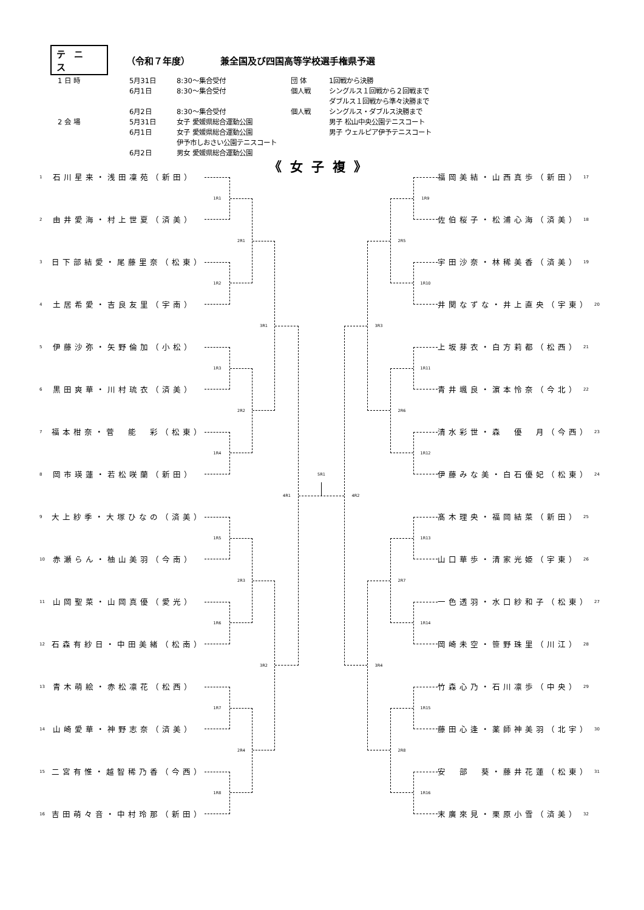テニス （令和７年度） 兼全国及び四国高等学校選手権県予選
| 1 日 時 | 5月31日 | 8:30～集合受付 | 団 体 | 1回戦から決勝 | |
| | 6月1日 | 8:30～集合受付 | 個人戦 | シングルス１回戦から２回戦まで | |
| | | | | ダブルス１回戦から準々決勝まで | |
| | 6月2日 | 8:30～集合受付 | 個人戦 | シングルス・ダブルス決勝まで | |
| 2 会 場 | 5月31日 | 女子 愛媛県総合運動公園 | | | 男子 松山中央公園テニスコート |
| | 6月1日 | 女子 愛媛県総合運動公園 | | | 男子 ウェルピア伊予テニスコート |
| | | 伊予市しおさい公園テニスコート | | | |
| | 6月2日 | 男女 愛媛県総合運動公園 | | | |
《女子複》
1 石川星来・浅田凜苑（新田）
福岡美結・山西真歩（新田） 17
1R1
1R9
2 由井愛海・村上世夏（済美）
佐伯桜子・松浦心海（済美） 18
2R1
2R5
3 日下部結愛・尾藤里奈（松東）
宇田沙奈・林稀美香（済美） 19
1R2
1R10
4 土居希愛・吉良友里（宇南）
井関なずな・井上直央（宇東） 20
3R1
3R3
5 伊藤沙弥・矢野倫加（小松）
上坂芽衣・白方莉都（松西） 21
1R3
1R11
6 黒田爽華・川村琉衣（済美）
青井颯良・濵本怜奈（今北） 22
2R2
2R6
7 福本柑奈・菅　能　彩（松東）
清水彩世・森　優　月（今西） 23
1R4
1R12
5R1
8 岡市瑛蓮・若松咲蘭（新田）
伊藤みな美・白石優妃（松東） 24
4R1
4R2
9 大上紗季・大塚ひなの（済美）
髙木理央・福岡結菜（新田） 25
1R5
1R13
10 赤瀬らん・柚山美羽（今南）
山口華歩・清家光姫（宇東） 26
2R3
2R7
11 山岡聖菜・山岡真優（愛光）
一色透羽・水口紗和子（松東） 27
1R6
1R14
12 石森有紗日・中田美緒（松南）
岡崎未空・笹野珠里（川江） 28
3R2
3R4
13 青木萌絵・赤松凛花（松西）
竹森心乃・石川凛歩（中央） 29
1R7
1R15
14 山崎愛華・神野志奈（済美）
藤田心逢・薬師神美羽（北宇） 30
2R4
2R8
15 二宮有惟・越智稀乃香（今西）
安　部　葵・藤井花蓮（松東） 31
1R8
1R16
16 吉田萌々音・中村玲那（新田）
末廣來見・栗原小雪（済美） 32